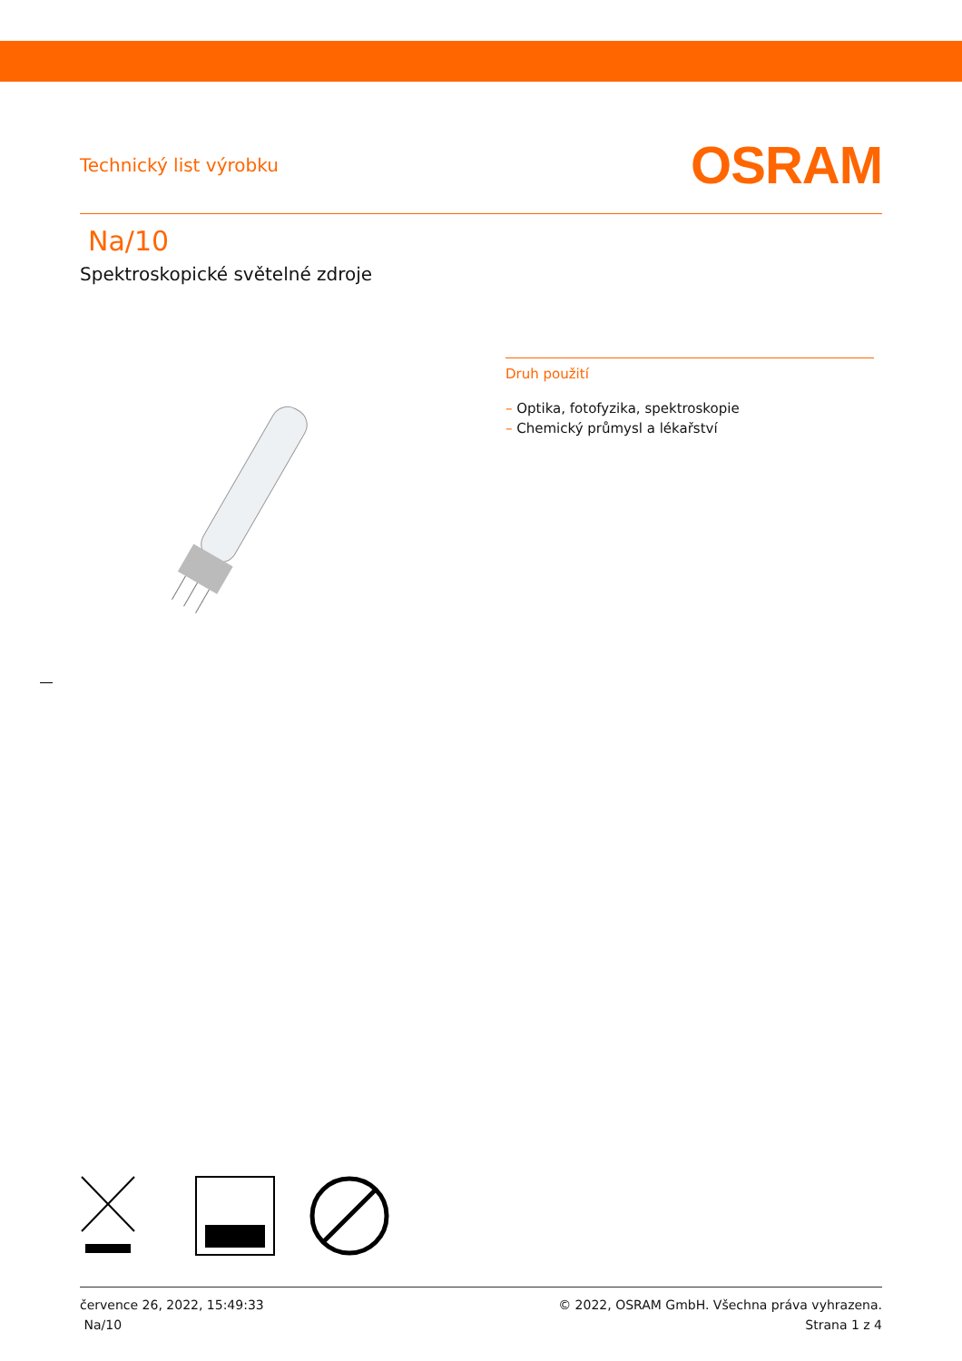Technický list výrobku
OSRAM
Na/10
Spektroskopické světelné zdroje
Druh použití
– Optika, fotofyzika, spektroskopie
– Chemický průmysl a lékařství
července 26, 2022, 15:49:33
Na/10
© 2022, OSRAM GmbH. Všechna práva vyhrazena.
Strana 1 z 4